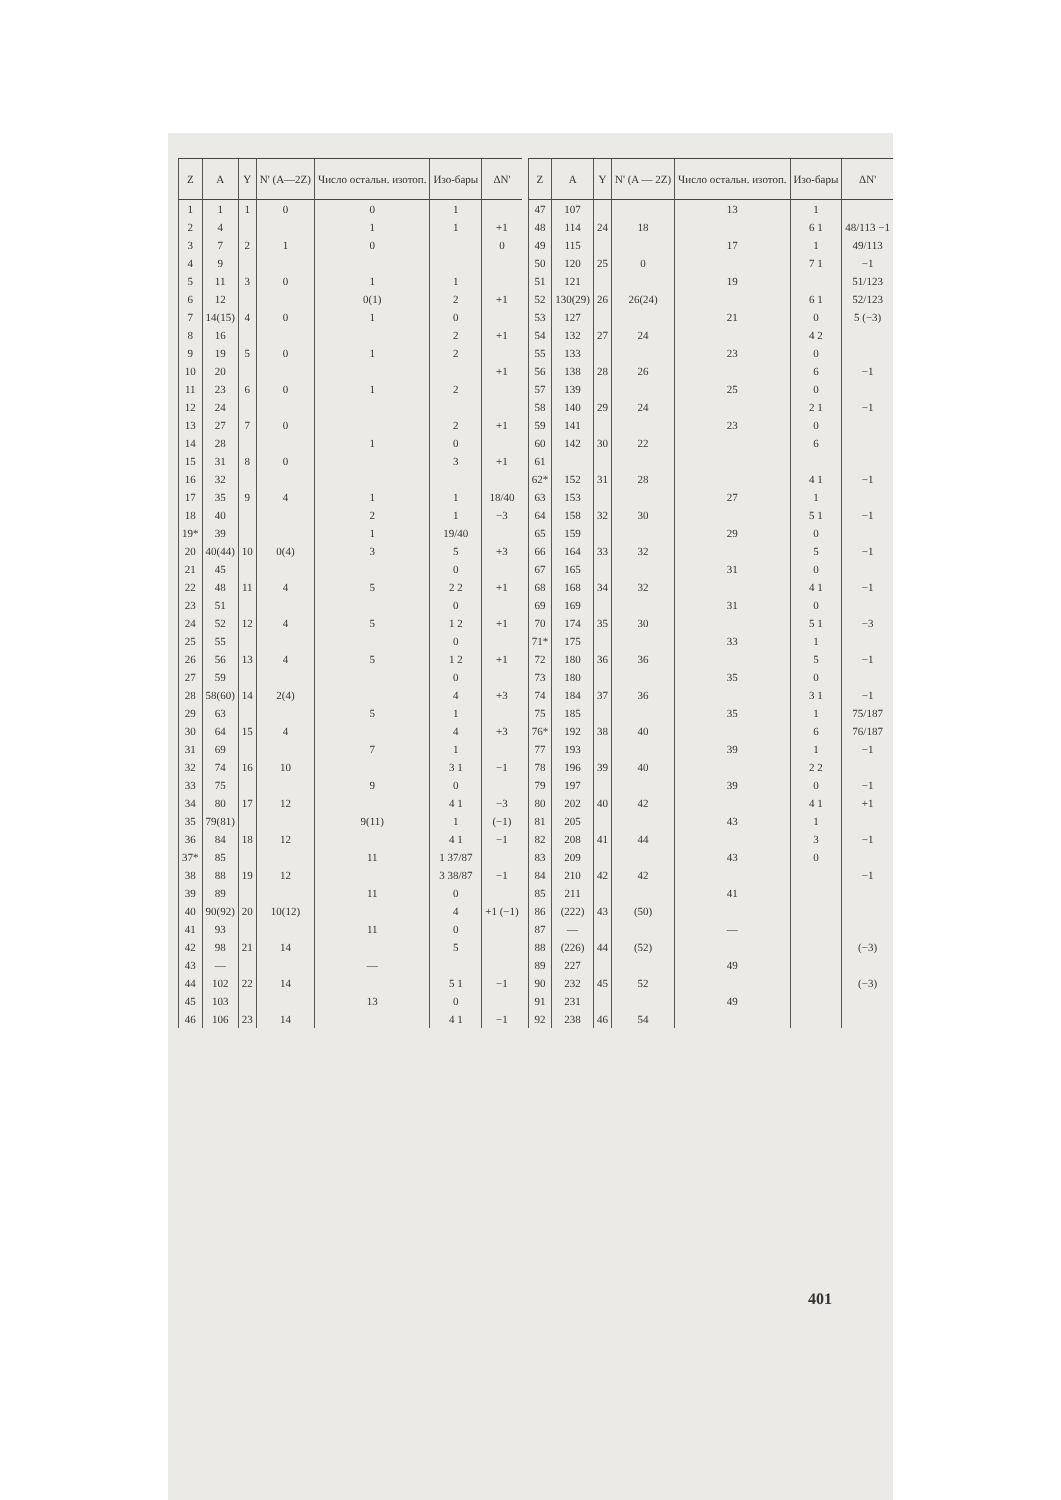| Z | A | Y | N' (A—2Z) | Число остальн. изотоп. | Изо-бары | ΔN' |
| --- | --- | --- | --- | --- | --- | --- |
| 1 | 1 | 1 | 0 | 0 | 1 | |
| 2 | 4 | | | 1 | 1 | +1 |
| 3 | 7 | 2 | 1 | 0 | | 0 |
| 4 | 9 | | | | | |
| 5 | 11 | 3 | 0 | 1 | 1 | |
| 6 | 12 | | | 0(1) | 2 | +1 |
| 7 | 14(15) | 4 | 0 | 1 | 0 | |
| 8 | 16 | | | | 2 | +1 |
| 9 | 19 | 5 | 0 | 1 | 2 | |
| 10 | 20 | | | | | +1 |
| 11 | 23 | 6 | 0 | 1 | 2 | |
| 12 | 24 | | | | | |
| 13 | 27 | 7 | 0 | | 2 | +1 |
| 14 | 28 | | | 1 | 0 | |
| 15 | 31 | 8 | 0 | | 3 | +1 |
| 16 | 32 | | | | | |
| 17 | 35 | 9 | 4 | 1 | 1 | 18/40 |
| 18 | 40 | | | 2 | 1 | −3 |
| 19* | 39 | | | 1 | 19/40 | |
| 20 | 40(44) | 10 | 0(4) | 3 | 5 | +3 |
| 21 | 45 | | | | 0 | |
| 22 | 48 | 11 | 4 | 5 | 2 2 | +1 |
| 23 | 51 | | | | 0 | |
| 24 | 52 | 12 | 4 | 5 | 1 2 | +1 |
| 25 | 55 | | | | 0 | |
| 26 | 56 | 13 | 4 | 5 | 1 2 | +1 |
| 27 | 59 | | | | 0 | |
| 28 | 58(60) | 14 | 2(4) | | 4 | +3 |
| 29 | 63 | | | 5 | 1 | |
| 30 | 64 | 15 | 4 | | 4 | +3 |
| 31 | 69 | | | 7 | 1 | |
| 32 | 74 | 16 | 10 | | 3 1 | −1 |
| 33 | 75 | | | 9 | 0 | |
| 34 | 80 | 17 | 12 | | 4 1 | −3 |
| 35 | 79(81) | | | 9(11) | 1 | (−1) |
| 36 | 84 | 18 | 12 | | 4 1 | −1 |
| 37* | 85 | | | 11 | 1 37/87 | |
| 38 | 88 | 19 | 12 | | 3 38/87 | −1 |
| 39 | 89 | | | 11 | 0 | |
| 40 | 90(92) | 20 | 10(12) | | 4 | +1 (−1) |
| 41 | 93 | | | 11 | 0 | |
| 42 | 98 | 21 | 14 | | 5 | |
| 43 | — | | | — | | |
| 44 | 102 | 22 | 14 | | 5 1 | −1 |
| 45 | 103 | | | 13 | 0 | |
| 46 | 106 | 23 | 14 | | 4 1 | −1 |
| Z | A | Y | N' (A — 2Z) | Число остальн. изотоп. | Изо-бары | ΔN' |
| --- | --- | --- | --- | --- | --- | --- |
| 47 | 107 | | | 13 | 1 | |
| 48 | 114 | 24 | 18 | | 6 1 | 48/113 −1 |
| 49 | 115 | | | 17 | 1 | 49/113 |
| 50 | 120 | 25 | 0 | | 7 1 | −1 |
| 51 | 121 | | | 19 | | 51/123 |
| 52 | 130(29) | 26 | 26(24) | | 6 1 | 52/123 |
| 53 | 127 | | | 21 | 0 | 5 (−3) |
| 54 | 132 | 27 | 24 | | 4 2 | |
| 55 | 133 | | | 23 | 0 | |
| 56 | 138 | 28 | 26 | | 6 | −1 |
| 57 | 139 | | | 25 | 0 | |
| 58 | 140 | 29 | 24 | | 2 1 | −1 |
| 59 | 141 | | | 23 | 0 | |
| 60 | 142 | 30 | 22 | | 6 | |
| 61 | | | | | | |
| 62* | 152 | 31 | 28 | | 4 1 | −1 |
| 63 | 153 | | | 27 | 1 | |
| 64 | 158 | 32 | 30 | | 5 1 | −1 |
| 65 | 159 | | | 29 | 0 | |
| 66 | 164 | 33 | 32 | | 5 | −1 |
| 67 | 165 | | | 31 | 0 | |
| 68 | 168 | 34 | 32 | | 4 1 | −1 |
| 69 | 169 | | | 31 | 0 | |
| 70 | 174 | 35 | 30 | | 5 1 | −3 |
| 71* | 175 | | | 33 | 1 | |
| 72 | 180 | 36 | 36 | | 5 | −1 |
| 73 | 180 | | | 35 | 0 | |
| 74 | 184 | 37 | 36 | | 3 1 | −1 |
| 75 | 185 | | | 35 | 1 | 75/187 |
| 76* | 192 | 38 | 40 | | 6 | 76/187 |
| 77 | 193 | | | 39 | 1 | −1 |
| 78 | 196 | 39 | 40 | | 2 2 | |
| 79 | 197 | | | 39 | 0 | −1 |
| 80 | 202 | 40 | 42 | | 4 1 | +1 |
| 81 | 205 | | | 43 | 1 | |
| 82 | 208 | 41 | 44 | | 3 | −1 |
| 83 | 209 | | | 43 | 0 | |
| 84 | 210 | 42 | 42 | | | −1 |
| 85 | 211 | | | 41 | | |
| 86 | (222) | 43 | (50) | | | |
| 87 | — | | | — | | |
| 88 | (226) | 44 | (52) | | | (−3) |
| 89 | 227 | | | 49 | | |
| 90 | 232 | 45 | 52 | | | (−3) |
| 91 | 231 | | | 49 | | |
| 92 | 238 | 46 | 54 | | | |
401